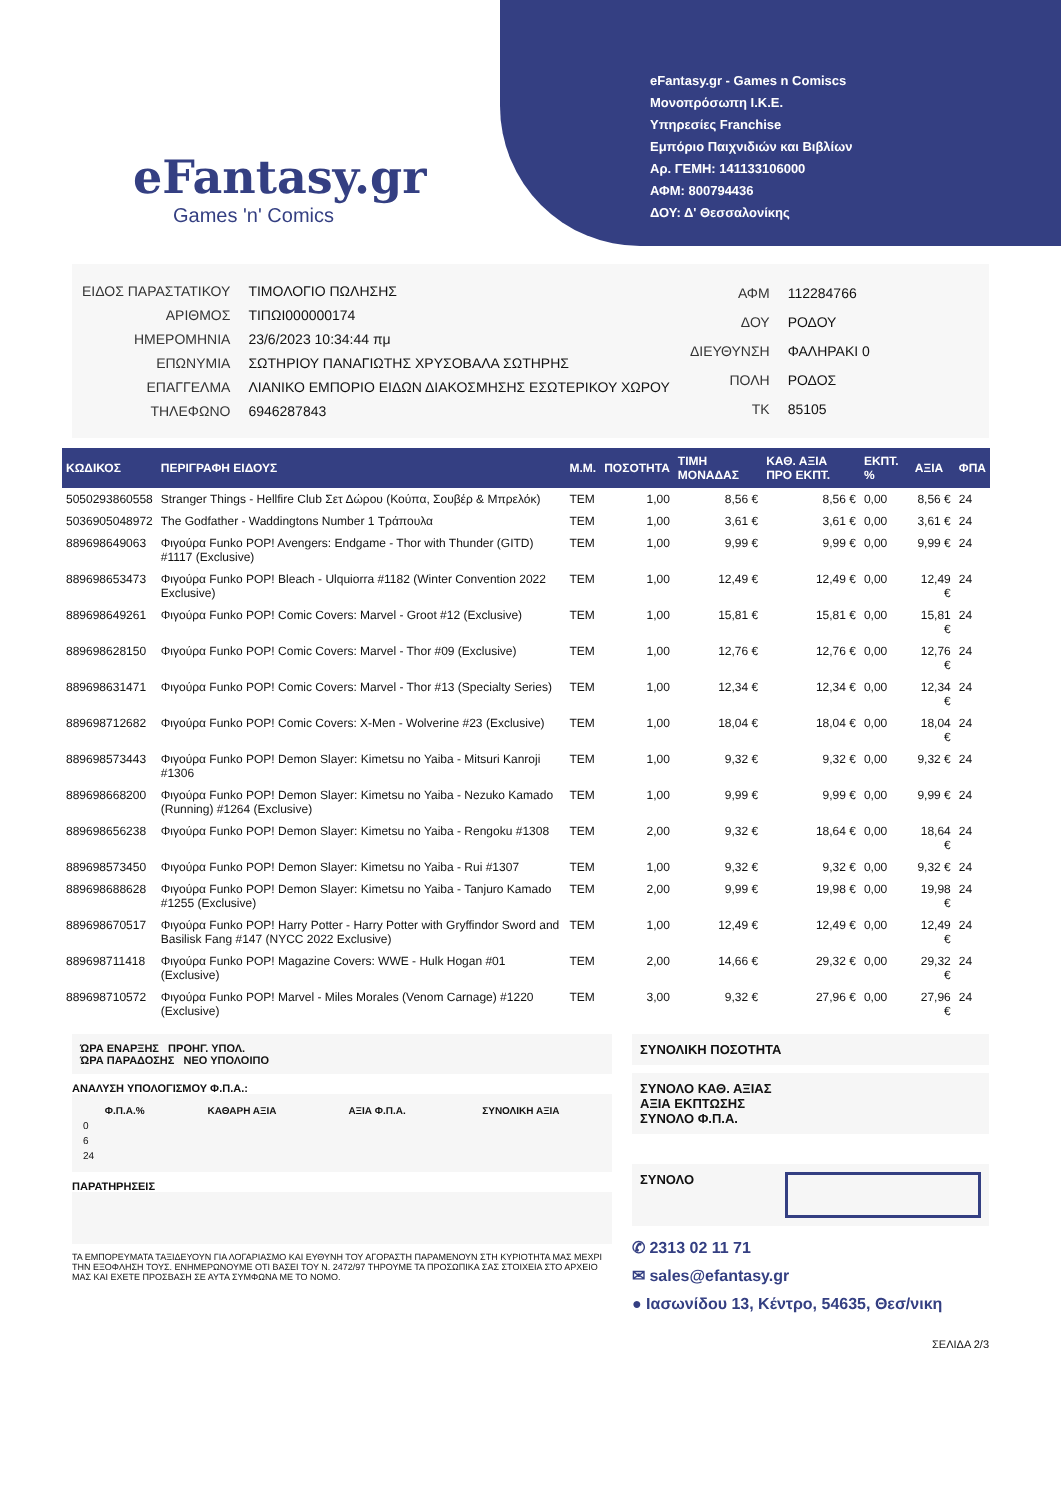eFantasy.gr
Games 'n' Comics
eFantasy.gr - Games n Comiscs
Μονοπρόσωπη Ι.Κ.Ε.
Υπηρεσίες Franchise
Εμπόριο Παιχνιδιών και Βιβλίων
Αρ. ΓΕΜΗ: 141133106000
ΑΦΜ: 800794436
ΔΟΥ: Δ' Θεσσαλονίκης
| ΕΙΔΟΣ ΠΑΡΑΣΤΑΤΙΚΟΥ | ΤΙΜΟΛΟΓΙΟ ΠΩΛΗΣΗΣ |
| ΑΡΙΘΜΟΣ | ΤΙΠΩΙ000000174 |
| ΗΜΕΡΟΜΗΝΙΑ | 23/6/2023 10:34:44 πμ |
| ΕΠΩΝΥΜΙΑ | ΣΩΤΗΡΙΟΥ ΠΑΝΑΓΙΩΤΗΣ ΧΡΥΣΟΒΑΛΑ ΣΩΤΗΡΗΣ |
| ΕΠΑΓΓΕΛΜΑ | ΛΙΑΝΙΚΟ ΕΜΠΟΡΙΟ ΕΙΔΩΝ ΔΙΑΚΟΣΜΗΣΗΣ ΕΣΩΤΕΡΙΚΟΥ ΧΩΡΟΥ |
| ΤΗΛΕΦΩΝΟ | 6946287843 |
| ΑΦΜ | 112284766 |
| ΔΟΥ | ΡΟΔΟΥ |
| ΔΙΕΥΘΥΝΣΗ | ΦΑΛΗΡΑΚΙ 0 |
| ΠΟΛΗ | ΡΟΔΟΣ |
| ΤΚ | 85105 |
| ΚΩΔΙΚΟΣ | ΠΕΡΙΓΡΑΦΗ ΕΙΔΟΥΣ | Μ.Μ. | ΠΟΣΟΤΗΤΑ | ΤΙΜΗ ΜΟΝΑΔΑΣ | ΚΑΘ. ΑΞΙΑ ΠΡΟ ΕΚΠΤ. | ΕΚΠΤ. % | ΑΞΙΑ | ΦΠΑ |
| --- | --- | --- | --- | --- | --- | --- | --- | --- |
| 5050293860558 | Stranger Things - Hellfire Club Σετ Δώρου (Κούπα, Σουβέρ & Μπρελόκ) | TEM | 1,00 | 8,56 € | 8,56 € | 0,00 | 8,56 € | 24 |
| 5036905048972 | The Godfather - Waddingtons Number 1 Τράπουλα | TEM | 1,00 | 3,61 € | 3,61 € | 0,00 | 3,61 € | 24 |
| 889698649063 | Φιγούρα Funko POP! Avengers: Endgame - Thor with Thunder (GITD) #1117 (Exclusive) | TEM | 1,00 | 9,99 € | 9,99 € | 0,00 | 9,99 € | 24 |
| 889698653473 | Φιγούρα Funko POP! Bleach - Ulquiorra #1182 (Winter Convention 2022 Exclusive) | TEM | 1,00 | 12,49 € | 12,49 € | 0,00 | 12,49 € | 24 |
| 889698649261 | Φιγούρα Funko POP! Comic Covers: Marvel - Groot #12 (Exclusive) | TEM | 1,00 | 15,81 € | 15,81 € | 0,00 | 15,81 € | 24 |
| 889698628150 | Φιγούρα Funko POP! Comic Covers: Marvel - Thor #09 (Exclusive) | TEM | 1,00 | 12,76 € | 12,76 € | 0,00 | 12,76 € | 24 |
| 889698631471 | Φιγούρα Funko POP! Comic Covers: Marvel - Thor #13 (Specialty Series) | TEM | 1,00 | 12,34 € | 12,34 € | 0,00 | 12,34 € | 24 |
| 889698712682 | Φιγούρα Funko POP! Comic Covers: X-Men - Wolverine #23 (Exclusive) | TEM | 1,00 | 18,04 € | 18,04 € | 0,00 | 18,04 € | 24 |
| 889698573443 | Φιγούρα Funko POP! Demon Slayer: Kimetsu no Yaiba - Mitsuri Kanroji #1306 | TEM | 1,00 | 9,32 € | 9,32 € | 0,00 | 9,32 € | 24 |
| 889698668200 | Φιγούρα Funko POP! Demon Slayer: Kimetsu no Yaiba - Nezuko Kamado (Running) #1264 (Exclusive) | TEM | 1,00 | 9,99 € | 9,99 € | 0,00 | 9,99 € | 24 |
| 889698656238 | Φιγούρα Funko POP! Demon Slayer: Kimetsu no Yaiba - Rengoku #1308 | TEM | 2,00 | 9,32 € | 18,64 € | 0,00 | 18,64 € | 24 |
| 889698573450 | Φιγούρα Funko POP! Demon Slayer: Kimetsu no Yaiba - Rui #1307 | TEM | 1,00 | 9,32 € | 9,32 € | 0,00 | 9,32 € | 24 |
| 889698688628 | Φιγούρα Funko POP! Demon Slayer: Kimetsu no Yaiba - Tanjuro Kamado #1255 (Exclusive) | TEM | 2,00 | 9,99 € | 19,98 € | 0,00 | 19,98 € | 24 |
| 889698670517 | Φιγούρα Funko POP! Harry Potter - Harry Potter with Gryffindor Sword and Basilisk Fang #147 (NYCC 2022 Exclusive) | TEM | 1,00 | 12,49 € | 12,49 € | 0,00 | 12,49 € | 24 |
| 889698711418 | Φιγούρα Funko POP! Magazine Covers: WWE - Hulk Hogan #01 (Exclusive) | TEM | 2,00 | 14,66 € | 29,32 € | 0,00 | 29,32 € | 24 |
| 889698710572 | Φιγούρα Funko POP! Marvel - Miles Morales (Venom Carnage) #1220 (Exclusive) | TEM | 3,00 | 9,32 € | 27,96 € | 0,00 | 27,96 € | 24 |
ΏΡΑ ΕΝΑΡΞΗΣ ΠΡΟΗΓ. ΥΠΟΛ.
ΏΡΑ ΠΑΡΑΔΟΣΗΣ ΝΕΟ ΥΠΟΛΟΙΠΟ
ΑΝΑΛΥΣΗ ΥΠΟΛΟΓΙΣΜΟΥ Φ.Π.Α.:
| Φ.Π.Α.% | ΚΑΘΑΡΗ ΑΞΙΑ | ΑΞΙΑ Φ.Π.Α. | ΣΥΝΟΛΙΚΗ ΑΞΙΑ |
| --- | --- | --- | --- |
| 0 | | | |
| 6 | | | |
| 24 | | | |
ΠΑΡΑΤΗΡΗΣΕΙΣ
ΤΑ ΕΜΠΟΡΕΥΜΑΤΑ ΤΑΞΙΔΕΥΟΥΝ ΓΙΑ ΛΟΓΑΡΙΑΣΜΟ ΚΑΙ ΕΥΘΥΝΗ ΤΟΥ ΑΓΟΡΑΣΤΗ ΠΑΡΑΜΕΝΟΥΝ ΣΤΗ ΚΥΡΙΟΤΗΤΑ ΜΑΣ ΜΕΧΡΙ ΤΗΝ ΕΞΟΦΛΗΣΗ ΤΟΥΣ. ΕΝΗΜΕΡΩΝΟΥΜΕ ΟΤΙ ΒΑΣΕΙ ΤΟΥ Ν. 2472/97 ΤΗΡΟΥΜΕ ΤΑ ΠΡΟΣΩΠΙΚΑ ΣΑΣ ΣΤΟΙΧΕΙΑ ΣΤΟ ΑΡΧΕΙΟ ΜΑΣ ΚΑΙ ΕΧΕΤΕ ΠΡΟΣΒΑΣΗ ΣΕ ΑΥΤΑ ΣΥΜΦΩΝΑ ΜΕ ΤΟ ΝΟΜΟ.
ΣΥΝΟΛΙΚΗ ΠΟΣΟΤΗΤΑ
ΣΥΝΟΛΟ ΚΑΘ. ΑΞΙΑΣ
ΑΞΙΑ ΕΚΠΤΩΣΗΣ
ΣΥΝΟΛΟ Φ.Π.Α.
ΣΥΝΟΛΟ
✆ 2313 02 11 71
✉ sales@efantasy.gr
● Ιασωνίδου 13, Κέντρο, 54635, Θεσ/νικη
ΣΕΛΙΔΑ 2/3